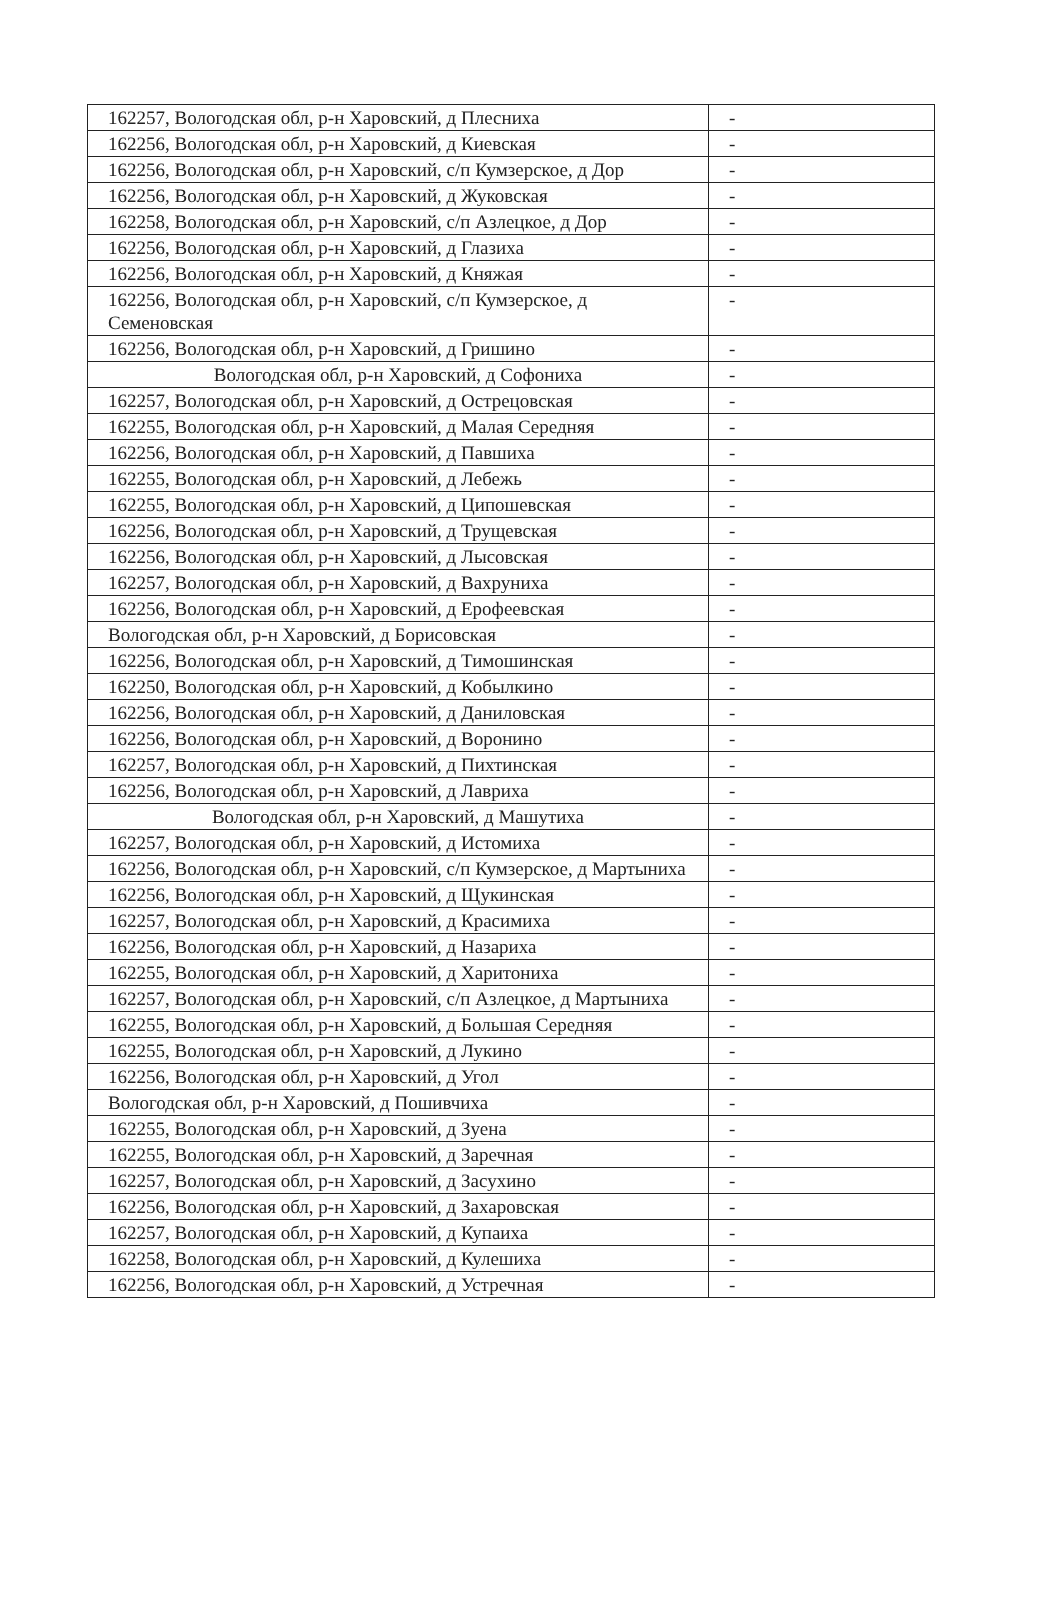| 162257, Вологодская обл, р-н Харовский, д Плесниха | - |
| 162256, Вологодская обл, р-н Харовский, д Киевская | - |
| 162256, Вологодская обл, р-н Харовский, с/п Кумзерское, д Дор | - |
| 162256, Вологодская обл, р-н Харовский, д Жуковская | - |
| 162258, Вологодская обл, р-н Харовский, с/п Азлецкое, д Дор | - |
| 162256, Вологодская обл, р-н Харовский, д Глазиха | - |
| 162256, Вологодская обл, р-н Харовский, д Княжая | - |
| 162256, Вологодская обл, р-н Харовский, с/п Кумзерское, д Семеновская | - |
| 162256, Вологодская обл, р-н Харовский, д Гришино | - |
| Вологодская обл, р-н Харовский, д Софониха | - |
| 162257, Вологодская обл, р-н Харовский, д Острецовская | - |
| 162255, Вологодская обл, р-н Харовский, д Малая Середняя | - |
| 162256, Вологодская обл, р-н Харовский, д Павшиха | - |
| 162255, Вологодская обл, р-н Харовский, д Лебежь | - |
| 162255, Вологодская обл, р-н Харовский, д Ципошевская | - |
| 162256, Вологодская обл, р-н Харовский, д Трущевская | - |
| 162256, Вологодская обл, р-н Харовский, д Лысовская | - |
| 162257, Вологодская обл, р-н Харовский, д Вахруниха | - |
| 162256, Вологодская обл, р-н Харовский, д Ерофеевская | - |
| Вологодская обл, р-н Харовский, д Борисовская | - |
| 162256, Вологодская обл, р-н Харовский, д Тимошинская | - |
| 162250, Вологодская обл, р-н Харовский, д Кобылкино | - |
| 162256, Вологодская обл, р-н Харовский, д Даниловская | - |
| 162256, Вологодская обл, р-н Харовский, д Воронино | - |
| 162257, Вологодская обл, р-н Харовский, д Пихтинская | - |
| 162256, Вологодская обл, р-н Харовский, д Лавриха | - |
| Вологодская обл, р-н Харовский, д Машутиха | - |
| 162257, Вологодская обл, р-н Харовский, д Истомиха | - |
| 162256, Вологодская обл, р-н Харовский, с/п Кумзерское, д Мартыниха | - |
| 162256, Вологодская обл, р-н Харовский, д Щукинская | - |
| 162257, Вологодская обл, р-н Харовский, д Красимиха | - |
| 162256, Вологодская обл, р-н Харовский, д Назариха | - |
| 162255, Вологодская обл, р-н Харовский, д Харитониха | - |
| 162257, Вологодская обл, р-н Харовский, с/п Азлецкое, д Мартыниха | - |
| 162255, Вологодская обл, р-н Харовский, д Большая Середняя | - |
| 162255, Вологодская обл, р-н Харовский, д Лукино | - |
| 162256, Вологодская обл, р-н Харовский, д Угол | - |
| Вологодская обл, р-н Харовский, д Пошивчиха | - |
| 162255, Вологодская обл, р-н Харовский, д Зуена | - |
| 162255, Вологодская обл, р-н Харовский, д Заречная | - |
| 162257, Вологодская обл, р-н Харовский, д Засухино | - |
| 162256, Вологодская обл, р-н Харовский, д Захаровская | - |
| 162257, Вологодская обл, р-н Харовский, д Купаиха | - |
| 162258, Вологодская обл, р-н Харовский, д Кулешиха | - |
| 162256, Вологодская обл, р-н Харовский, д Устречная | - |